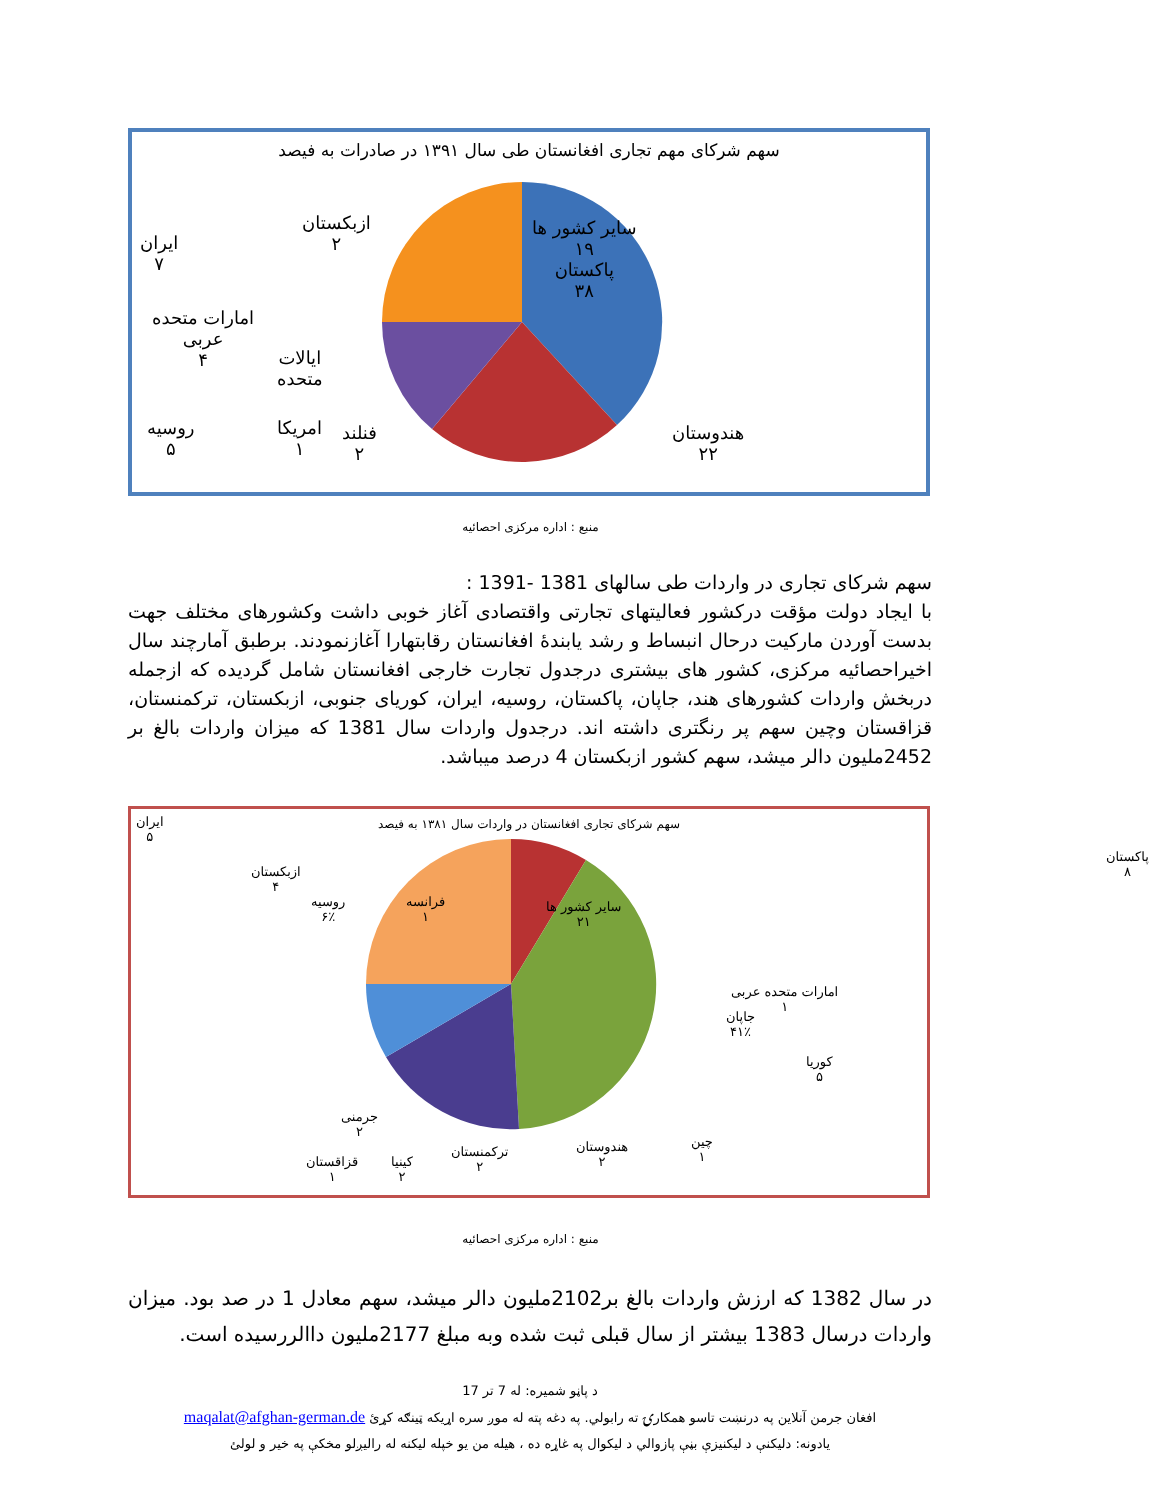سهم شرکای مهم تجاری افغانستان طی سال ۱۳۹۱ در صادرات به فیصد
سایر کشور ها
۱۹
پاکستان
۳۸
هندوستان
۲۲
ازبکستان
۲
ایران
۷
امارات متحده
عربی
۴
ایالات
متحده
روسیه
۵
امریکا
۱
فنلند
۲
منبع : اداره مرکزی احصائیه
سهم شرکای تجاری در واردات طی سالهای 1381 -1391 :
با ایجاد دولت مؤقت درکشور فعالیتهای تجارتی واقتصادی آغاز خوبی داشت وکشورهای مختلف جهت بدست آوردن مارکیت درحال انبساط و رشد یابندۀ افغانستان رقابتهارا آغازنمودند. برطبق آمارچند سال اخیراحصائیه مرکزی، کشور های بیشتری درجدول تجارت خارجی افغانستان شامل گردیده که ازجمله دربخش واردات کشورهای هند، جاپان، پاکستان، روسیه، ایران، کوریای جنوبی، ازبکستان، ترکمنستان، قزاقستان وچین سهم پر رنگتری داشته اند. درجدول واردات سال 1381 که میزان واردات بالغ بر 2452ملیون دالر میشد، سهم کشور ازبکستان 4 درصد میباشد.
سهم شرکای تجاری افغانستان در واردات سال ۱۳۸۱ به فیصد
ایران
۵
ازبکستان
۴
روسیه
۶٪
فرانسه
۱
سایر کشور ها
۲۱
پاکستان
۸
امارات متحده عربی
۱
جاپان
۴۱٪
کوریا
۵
چین
۱
هندوستان
۲
ترکمنستان
۲
کینیا
۲
قزاقستان
۱
جرمنی
۲
منبع : اداره مرکزی احصائیه
در سال 1382 که ارزش واردات بالغ بر2102ملیون دالر میشد، سهم معادل 1 در صد بود. میزان واردات درسال 1383 بیشتر از سال قبلی ثبت شده وبه مبلغ 2177ملیون داالررسیده است.
د پاڼو شمیره: له 7 تر 17
افغان جرمن آنلاین په درنښت تاسو همکارۍ ته رابولي. په دغه پته له موږ سره اړیکه ټینګه کړئ maqalat@afghan-german.de
یادونه: دلیکنې د لیکنیزې بڼې پازوالي د لیکوال په غاړه ده ، هیله من یو خپله لیکنه له رالیږلو مخکې په خیر و لولئ